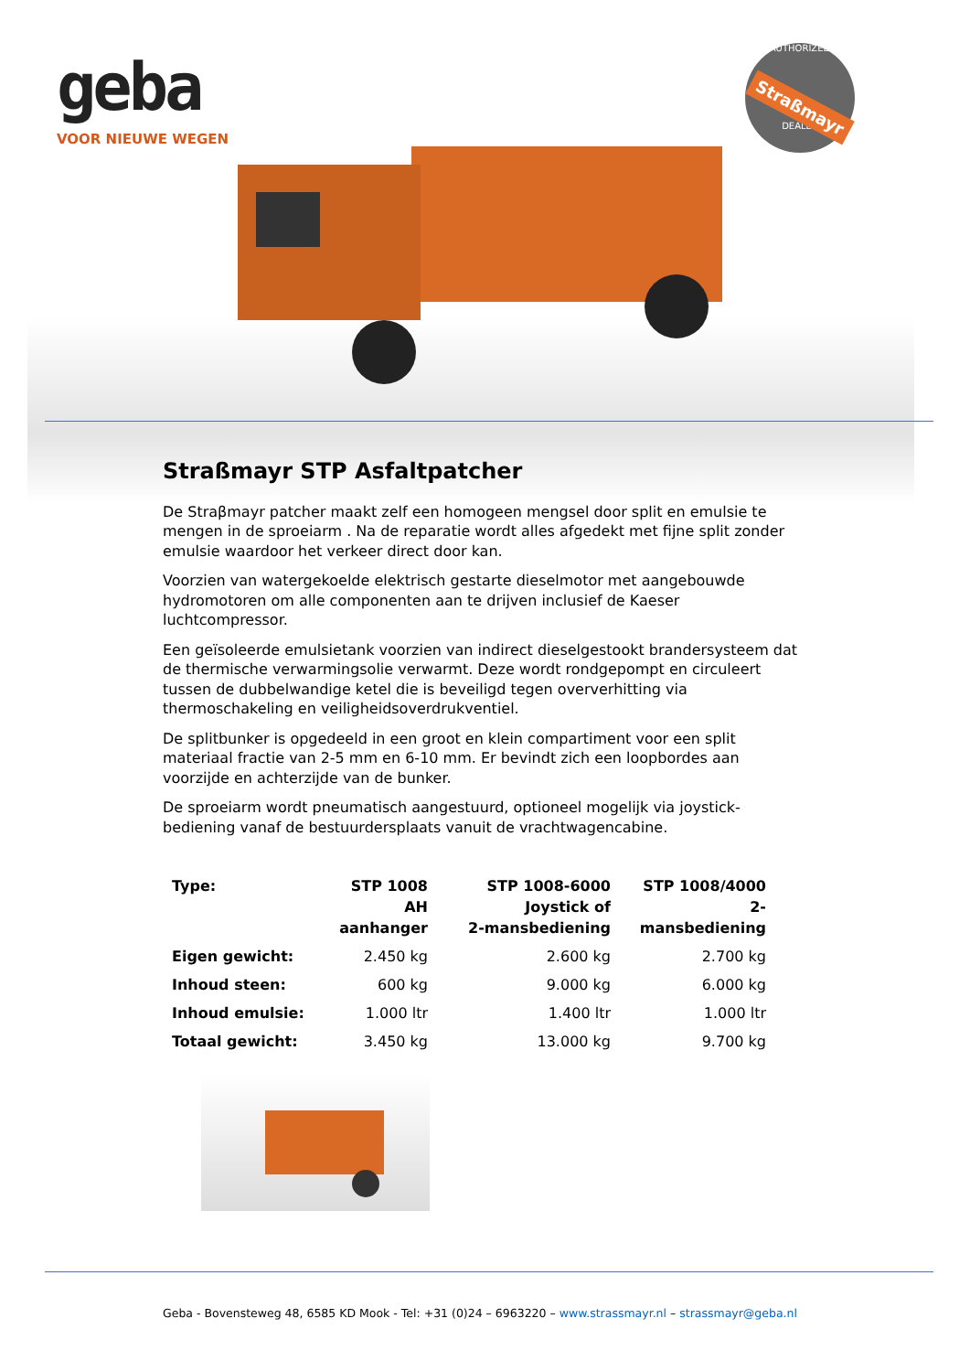geba
VOOR NIEUWE WEGEN
AUTHORIZED
Straßmayr
DEALER
Straßmayr STP Asfaltpatcher
De Straβmayr patcher maakt zelf een homogeen mengsel door split en emulsie te mengen in de sproeiarm . Na de reparatie wordt alles afgedekt met fijne split zonder emulsie waardoor het verkeer direct door kan.
Voorzien van watergekoelde elektrisch gestarte dieselmotor met aangebouwde hydromotoren om alle componenten aan te drijven inclusief de Kaeser luchtcompressor.
Een geïsoleerde emulsietank voorzien van indirect dieselgestookt brandersysteem dat de thermische verwarmingsolie verwarmt. Deze wordt rondgepompt en circuleert tussen de dubbelwandige ketel die is beveiligd tegen oververhitting via thermoschakeling en veiligheidsoverdrukventiel.
De splitbunker is opgedeeld in een groot en klein compartiment voor een split materiaal fractie van 2-5 mm en 6-10 mm. Er bevindt zich een loopbordes aan voorzijde en achterzijde van de bunker.
De sproeiarm wordt pneumatisch aangestuurd, optioneel mogelijk via joystick-bediening vanaf de bestuurdersplaats vanuit de vrachtwagencabine.
| Type: | STP 1008 AH aanhanger | STP 1008-6000 Joystick of 2-mansbediening | STP 1008/4000 2-mansbediening |
| --- | --- | --- | --- |
| Eigen gewicht: | 2.450 kg | 2.600 kg | 2.700 kg |
| Inhoud steen: | 600 kg | 9.000 kg | 6.000 kg |
| Inhoud emulsie: | 1.000 ltr | 1.400 ltr | 1.000 ltr |
| Totaal gewicht: | 3.450 kg | 13.000 kg | 9.700 kg |
Geba - Bovensteweg 48, 6585 KD Mook - Tel: +31 (0)24 – 6963220 – www.strassmayr.nl – strassmayr@geba.nl